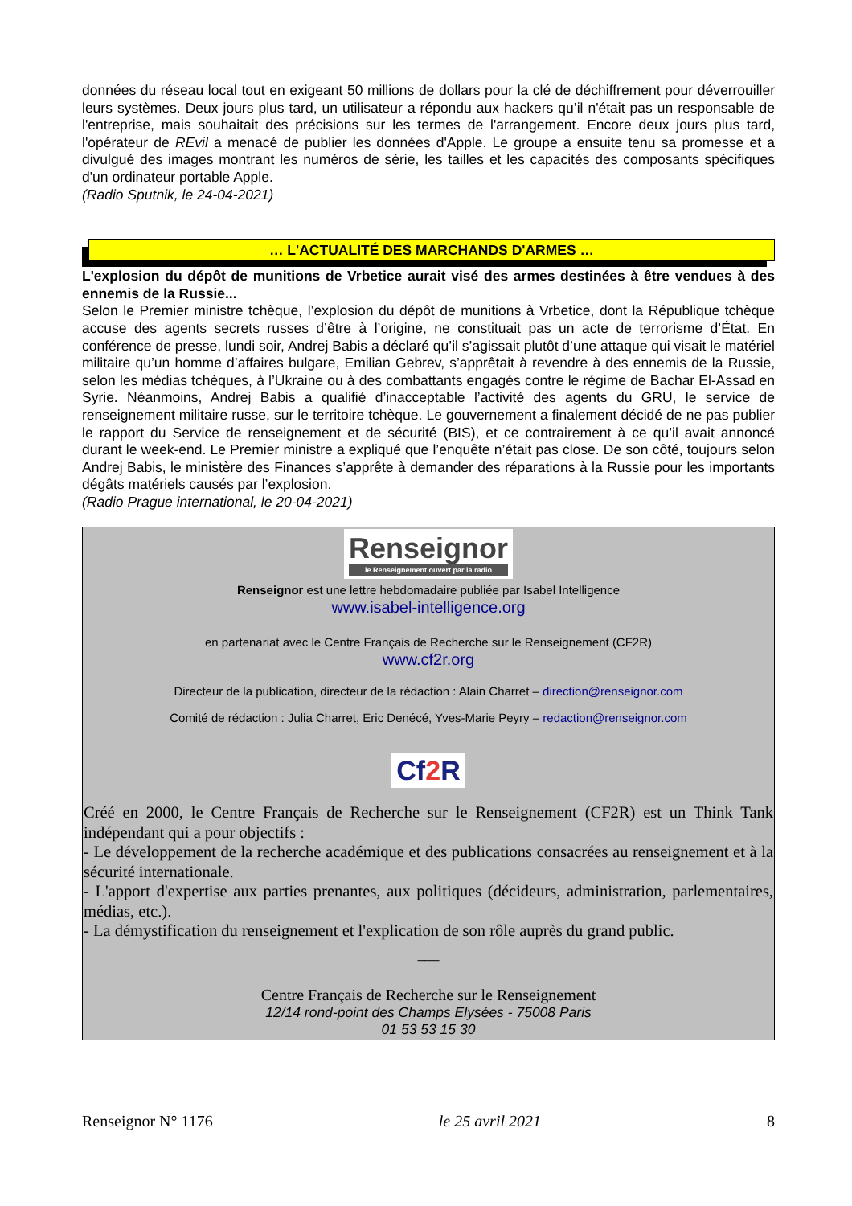données du réseau local tout en exigeant 50 millions de dollars pour la clé de déchiffrement pour déverrouiller leurs systèmes. Deux jours plus tard, un utilisateur a répondu aux hackers qu’il n'était pas un responsable de l'entreprise, mais souhaitait des précisions sur les termes de l'arrangement. Encore deux jours plus tard, l'opérateur de REvil a menacé de publier les données d'Apple. Le groupe a ensuite tenu sa promesse et a divulgué des images montrant les numéros de série, les tailles et les capacités des composants spécifiques d'un ordinateur portable Apple.
(Radio Sputnik, le 24-04-2021)
… L'ACTUALITÉ DES MARCHANDS D'ARMES …
L'explosion du dépôt de munitions de Vrbetice aurait visé des armes destinées à être vendues à des ennemis de la Russie...
Selon le Premier ministre tchèque, l’explosion du dépôt de munitions à Vrbetice, dont la République tchèque accuse des agents secrets russes d’être à l’origine, ne constituait pas un acte de terrorisme d’État. En conférence de presse, lundi soir, Andrej Babis a déclaré qu’il s’agissait plutôt d’une attaque qui visait le matériel militaire qu’un homme d’affaires bulgare, Emilian Gebrev, s’apprêtait à revendre à des ennemis de la Russie, selon les médias tchèques, à l’Ukraine ou à des combattants engagés contre le régime de Bachar El-Assad en Syrie. Néanmoins, Andrej Babis a qualifié d’inacceptable l’activité des agents du GRU, le service de renseignement militaire russe, sur le territoire tchèque. Le gouvernement a finalement décidé de ne pas publier le rapport du Service de renseignement et de sécurité (BIS), et ce contrairement à ce qu’il avait annoncé durant le week-end. Le Premier ministre a expliqué que l’enquête n’était pas close. De son côté, toujours selon Andrej Babis, le ministère des Finances s’apprête à demander des réparations à la Russie pour les importants dégâts matériels causés par l’explosion.
(Radio Prague international, le 20-04-2021)
Renseignor
le Renseignement ouvert par la radio
Renseignor est une lettre hebdomadaire publiée par Isabel Intelligence
www.isabel-intelligence.org
en partenariat avec le Centre Français de Recherche sur le Renseignement (CF2R)
www.cf2r.org
Directeur de la publication, directeur de la rédaction : Alain Charret – direction@renseignor.com
Comité de rédaction : Julia Charret, Eric Denécé, Yves-Marie Peyry – redaction@renseignor.com
Cf2 R
Créé en 2000, le Centre Français de Recherche sur le Renseignement (CF2R) est un Think Tank indépendant qui a pour objectifs :
- Le développement de la recherche académique et des publications consacrées au renseignement et à la sécurité internationale.
- L'apport d'expertise aux parties prenantes, aux politiques (décideurs, administration, parlementaires, médias, etc.).
- La démystification du renseignement et l'explication de son rôle auprès du grand public.
___
Centre Français de Recherche sur le Renseignement
12/14 rond-point des Champs Elysées - 75008 Paris
01 53 53 15 30
Renseignor N° 1176 le 25 avril 2021 8